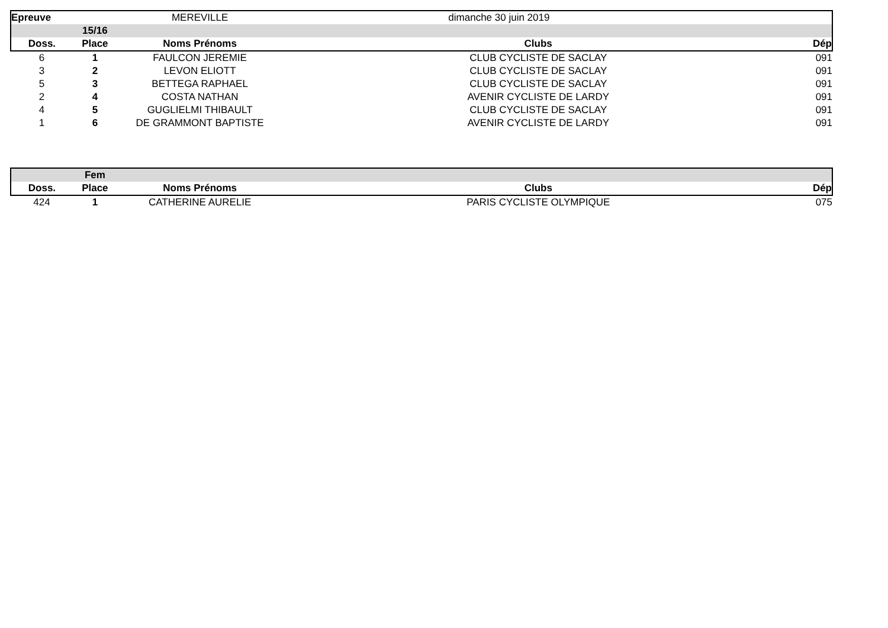| Epreuve | | MEREVILLE | dimanche 30 juin 2019 | |
| | 15/16 | | | |
| Doss. | Place | Noms Prénoms | Clubs | Dép |
| 6 | 1 | FAULCON JEREMIE | CLUB CYCLISTE DE SACLAY | 091 |
| 3 | 2 | LEVON ELIOTT | CLUB CYCLISTE DE SACLAY | 091 |
| 5 | 3 | BETTEGA RAPHAEL | CLUB CYCLISTE DE SACLAY | 091 |
| 2 | 4 | COSTA NATHAN | AVENIR CYCLISTE DE LARDY | 091 |
| 4 | 5 | GUGLIELMI THIBAULT | CLUB CYCLISTE DE SACLAY | 091 |
| 1 | 6 | DE GRAMMONT BAPTISTE | AVENIR CYCLISTE DE LARDY | 091 |
| | Fem | | | |
| Doss. | Place | Noms Prénoms | Clubs | Dép |
| 424 | 1 | CATHERINE AURELIE | PARIS CYCLISTE OLYMPIQUE | 075 |